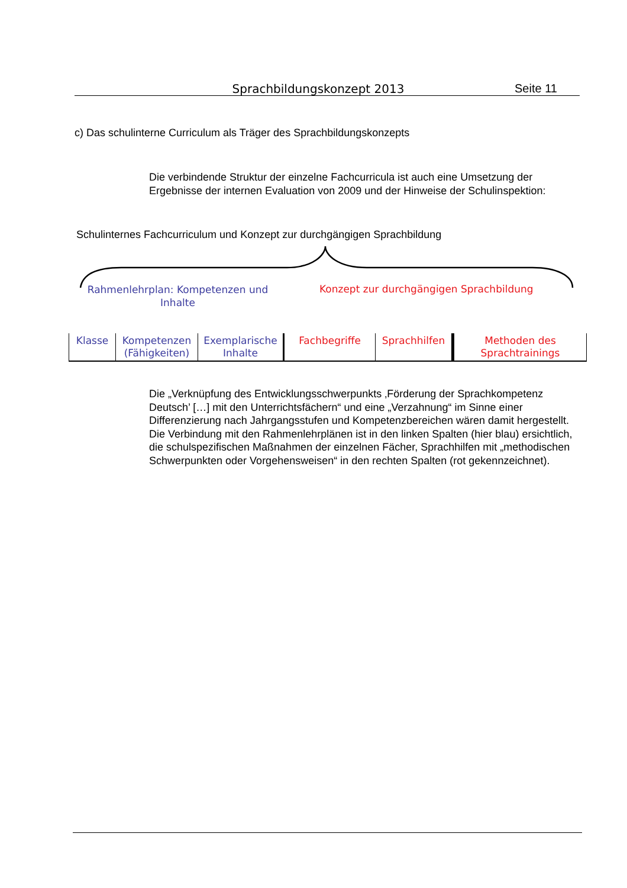Sprachbildungskonzept 2013 Seite 11
c) Das schulinterne Curriculum als Träger des Sprachbildungskonzepts
Die verbindende Struktur der einzelne Fachcurricula ist auch eine Umsetzung der Ergebnisse der internen Evaluation von 2009 und der Hinweise der Schulinspektion:
Schulinternes Fachcurriculum und Konzept zur durchgängigen Sprachbildung
Rahmenlehrplan: Kompetenzen und Inhalte
Konzept zur durchgängigen Sprachbildung
| Klasse | Kompetenzen (Fähigkeiten) | Exemplarische Inhalte | Fachbegriffe | Sprachhilfen | Methoden des Sprachtrainings |
Die „Verknüpfung des Entwicklungsschwerpunkts ‚Förderung der Sprachkompetenz Deutsch’ […] mit den Unterrichtsfächern“ und eine „Verzahnung“ im Sinne einer Differenzierung nach Jahrgangsstufen und Kompetenzbereichen wären damit hergestellt. Die Verbindung mit den Rahmenlehrplänen ist in den linken Spalten (hier blau) ersichtlich, die schulspezifischen Maßnahmen der einzelnen Fächer, Sprachhilfen mit „methodischen Schwerpunkten oder Vorgehensweisen“ in den rechten Spalten (rot gekennzeichnet).